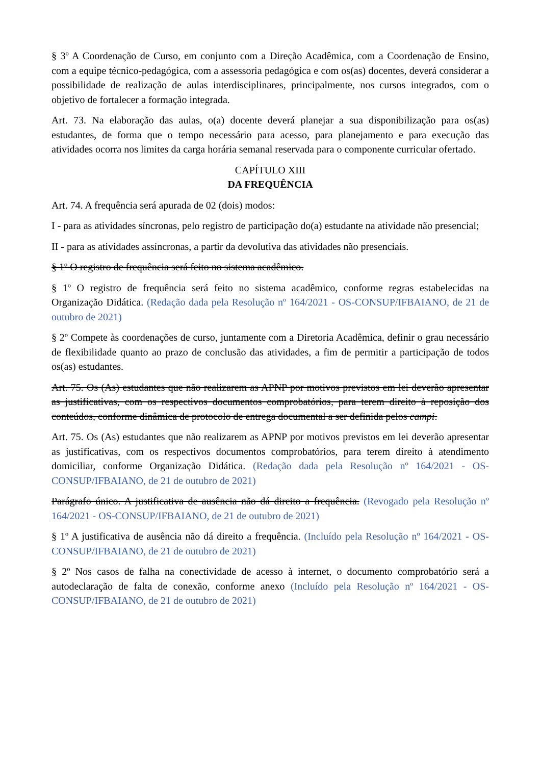§ 3º A Coordenação de Curso, em conjunto com a Direção Acadêmica, com a Coordenação de Ensino, com a equipe técnico-pedagógica, com a assessoria pedagógica e com os(as) docentes, deverá considerar a possibilidade de realização de aulas interdisciplinares, principalmente, nos cursos integrados, com o objetivo de fortalecer a formação integrada.
Art. 73. Na elaboração das aulas, o(a) docente deverá planejar a sua disponibilização para os(as) estudantes, de forma que o tempo necessário para acesso, para planejamento e para execução das atividades ocorra nos limites da carga horária semanal reservada para o componente curricular ofertado.
CAPÍTULO XIII
DA FREQUÊNCIA
Art. 74. A frequência será apurada de 02 (dois) modos:
I - para as atividades síncronas, pelo registro de participação do(a) estudante na atividade não presencial;
II - para as atividades assíncronas, a partir da devolutiva das atividades não presenciais.
§ 1º O registro de frequência será feito no sistema acadêmico.
§ 1º O registro de frequência será feito no sistema acadêmico, conforme regras estabelecidas na Organização Didática. (Redação dada pela Resolução nº 164/2021 - OS-CONSUP/IFBAIANO, de 21 de outubro de 2021)
§ 2º Compete às coordenações de curso, juntamente com a Diretoria Acadêmica, definir o grau necessário de flexibilidade quanto ao prazo de conclusão das atividades, a fim de permitir a participação de todos os(as) estudantes.
Art. 75. Os (As) estudantes que não realizarem as APNP por motivos previstos em lei deverão apresentar as justificativas, com os respectivos documentos comprobatórios, para terem direito à reposição dos conteúdos, conforme dinâmica de protocolo de entrega documental a ser definida pelos campi.
Art. 75. Os (As) estudantes que não realizarem as APNP por motivos previstos em lei deverão apresentar as justificativas, com os respectivos documentos comprobatórios, para terem direito à atendimento domiciliar, conforme Organização Didática. (Redação dada pela Resolução nº 164/2021 - OS-CONSUP/IFBAIANO, de 21 de outubro de 2021)
Parágrafo único. A justificativa de ausência não dá direito a frequência. (Revogado pela Resolução nº 164/2021 - OS-CONSUP/IFBAIANO, de 21 de outubro de 2021)
§ 1º A justificativa de ausência não dá direito a frequência. (Incluído pela Resolução nº 164/2021 - OS-CONSUP/IFBAIANO, de 21 de outubro de 2021)
§ 2º Nos casos de falha na conectividade de acesso à internet, o documento comprobatório será a autodeclaração de falta de conexão, conforme anexo (Incluído pela Resolução nº 164/2021 - OS-CONSUP/IFBAIANO, de 21 de outubro de 2021)